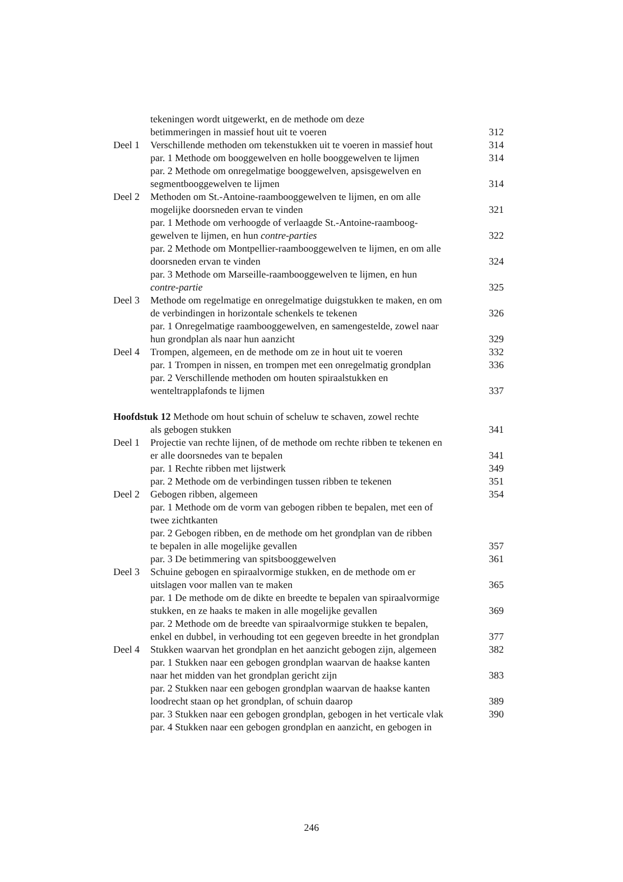tekeningen wordt uitgewerkt, en de methode om deze
betimmeringen in massief hout uit te voeren 312
Deel 1 Verschillende methoden om tekenstukken uit te voeren in massief hout 314
par. 1 Methode om booggewelven en holle booggewelven te lijmen 314
par. 2 Methode om onregelmatige booggewelven, apsisgewelven en
segmentbooggewelven te lijmen 314
Deel 2 Methoden om St.-Antoine-raambooggewelven te lijmen, en om alle
mogelijke doorsneden ervan te vinden 321
par. 1 Methode om verhoogde of verlaagde St.-Antoine-raamboog-
gewelven te lijmen, en hun contre-parties 322
par. 2 Methode om Montpellier-raambooggewelven te lijmen, en om alle
doorsneden ervan te vinden 324
par. 3 Methode om Marseille-raambooggewelven te lijmen, en hun
contre-partie 325
Deel 3 Methode om regelmatige en onregelmatige duigstukken te maken, en om
de verbindingen in horizontale schenkels te tekenen 326
par. 1 Onregelmatige raambooggewelven, en samengestelde, zowel naar
hun grondplan als naar hun aanzicht 329
Deel 4 Trompen, algemeen, en de methode om ze in hout uit te voeren 332
par. 1 Trompen in nissen, en trompen met een onregelmatig grondplan 336
par. 2 Verschillende methoden om houten spiraalstukken en
wenteltrapplafonds te lijmen 337
Hoofdstuk 12 Methode om hout schuin of scheluw te schaven, zowel rechte
als gebogen stukken 341
Deel 1 Projectie van rechte lijnen, of de methode om rechte ribben te tekenen en
er alle doorsnedes van te bepalen 341
par. 1 Rechte ribben met lijstwerk 349
par. 2 Methode om de verbindingen tussen ribben te tekenen 351
Deel 2 Gebogen ribben, algemeen 354
par. 1 Methode om de vorm van gebogen ribben te bepalen, met een of
twee zichtkanten
par. 2 Gebogen ribben, en de methode om het grondplan van de ribben
te bepalen in alle mogelijke gevallen 357
par. 3 De betimmering van spitsbooggewelven 361
Deel 3 Schuine gebogen en spiraalvormige stukken, en de methode om er
uitslagen voor mallen van te maken 365
par. 1 De methode om de dikte en breedte te bepalen van spiraalvormige
stukken, en ze haaks te maken in alle mogelijke gevallen 369
par. 2 Methode om de breedte van spiraalvormige stukken te bepalen,
enkel en dubbel, in verhouding tot een gegeven breedte in het grondplan 377
Deel 4 Stukken waarvan het grondplan en het aanzicht gebogen zijn, algemeen 382
par. 1 Stukken naar een gebogen grondplan waarvan de haakse kanten
naar het midden van het grondplan gericht zijn 383
par. 2 Stukken naar een gebogen grondplan waarvan de haakse kanten
loodrecht staan op het grondplan, of schuin daarop 389
par. 3 Stukken naar een gebogen grondplan, gebogen in het verticale vlak 390
par. 4 Stukken naar een gebogen grondplan en aanzicht, en gebogen in
246